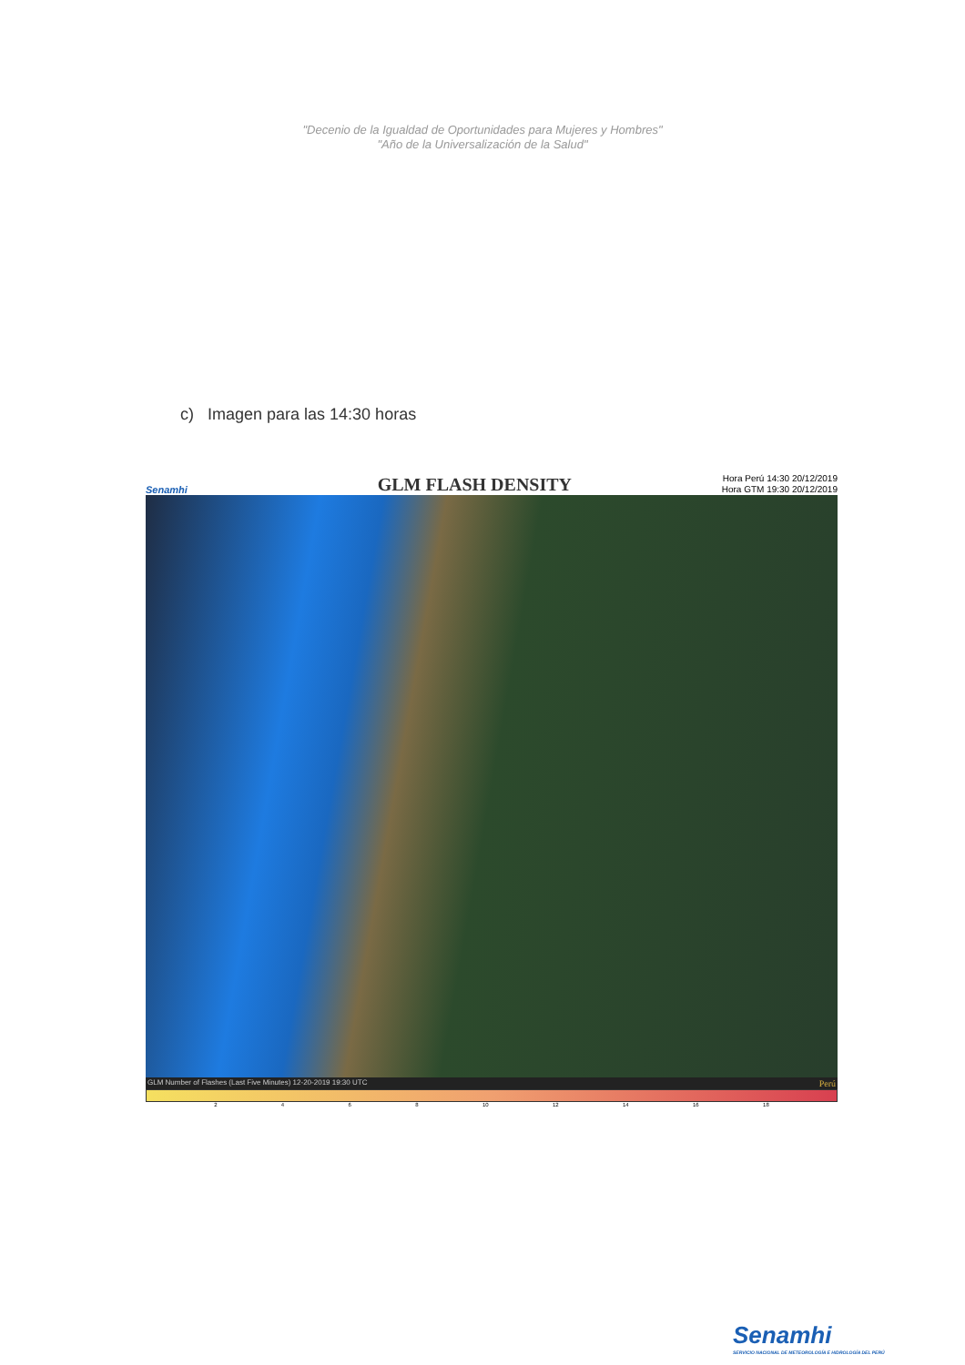"Decenio de la Igualdad de Oportunidades para Mujeres y Hombres"
"Año de la Universalización de la Salud"
c) Imagen para las 14:30 horas
Senamhi
GLM FLASH DENSITY
Hora Perú 14:30 20/12/2019
Hora GTM 19:30 20/12/2019
GLM Number of Flashes (Last Five Minutes) 12-20-2019 19:30 UTC Perú
2 4 6 8 10 12 14 16 18
Senamhi
SERVICIO NACIONAL DE METEOROLOGÍA E HIDROLOGÍA DEL PERÚ